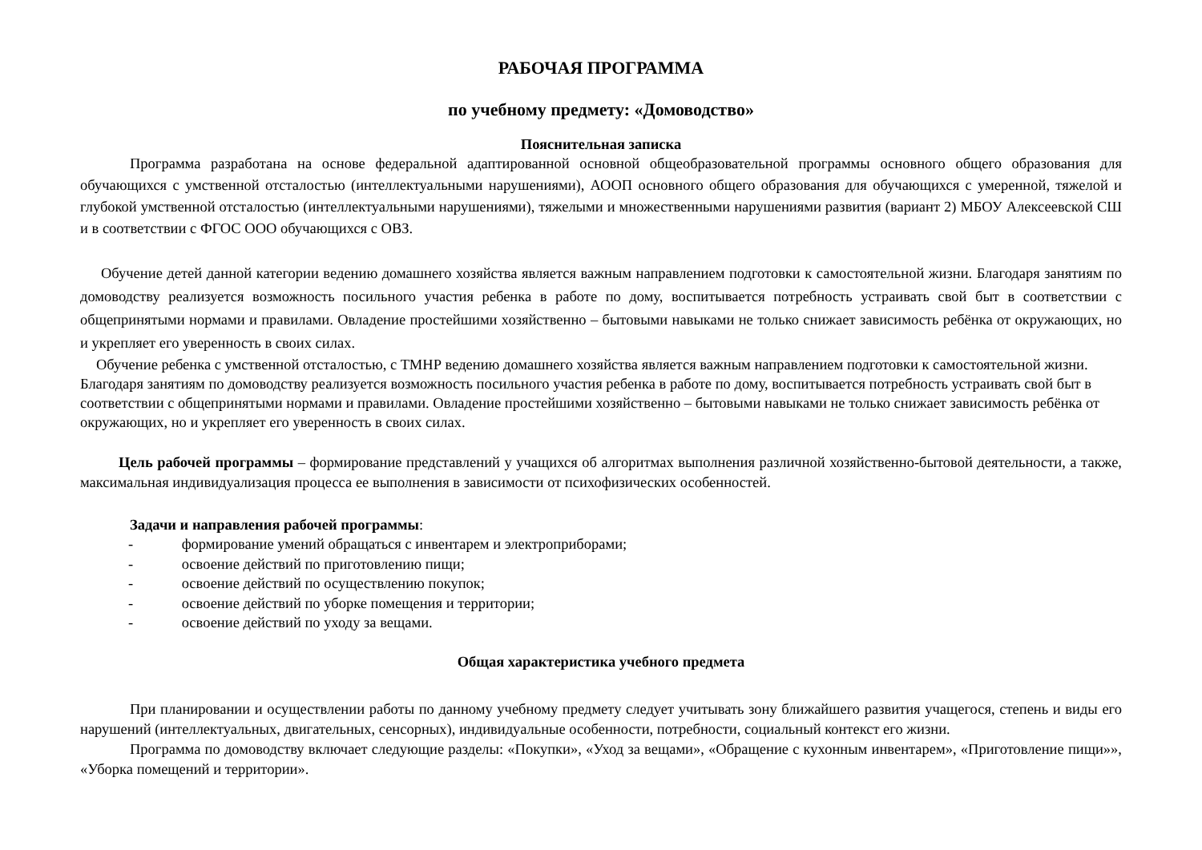РАБОЧАЯ ПРОГРАММА
по учебному предмету: «Домоводство»
Пояснительная записка
Программа разработана на основе федеральной адаптированной основной общеобразовательной программы основного общего образования для обучающихся с умственной отсталостью (интеллектуальными нарушениями), АООП основного общего образования для обучающихся с умеренной, тяжелой и глубокой умственной отсталостью (интеллектуальными нарушениями), тяжелыми и множественными нарушениями развития (вариант 2) МБОУ Алексеевской СШ и в соответствии с ФГОС ООО обучающихся с ОВЗ.
Обучение детей данной категории ведению домашнего хозяйства является важным направлением подготовки к самостоятельной жизни. Благодаря занятиям по домоводству реализуется возможность посильного участия ребенка в работе по дому, воспитывается потребность устраивать свой быт в соответствии с общепринятыми нормами и правилами. Овладение простейшими хозяйственно – бытовыми навыками не только снижает зависимость ребёнка от окружающих, но и укрепляет его уверенность в своих силах.
Обучение ребенка с умственной отсталостью, с ТМНР ведению домашнего хозяйства является важным направлением подготовки к самостоятельной жизни. Благодаря занятиям по домоводству реализуется возможность посильного участия ребенка в работе по дому, воспитывается потребность устраивать свой быт в соответствии с общепринятыми нормами и правилами. Овладение простейшими хозяйственно – бытовыми навыками не только снижает зависимость ребёнка от окружающих, но и укрепляет его уверенность в своих силах.
Цель рабочей программы – формирование представлений у учащихся об алгоритмах выполнения различной хозяйственно-бытовой деятельности, а также, максимальная индивидуализация процесса ее выполнения в зависимости от психофизических особенностей.
Задачи и направления рабочей программы:
- формирование умений обращаться с инвентарем и электроприборами;
- освоение действий по приготовлению пищи;
- освоение действий по осуществлению покупок;
- освоение действий по уборке помещения и территории;
- освоение действий по уходу за вещами.
Общая характеристика учебного предмета
При планировании и осуществлении работы по данному учебному предмету следует учитывать зону ближайшего развития учащегося, степень и виды его нарушений (интеллектуальных, двигательных, сенсорных), индивидуальные особенности, потребности, социальный контекст его жизни.
Программа по домоводству включает следующие разделы: «Покупки», «Уход за вещами», «Обращение с кухонным инвентарем», «Приготовление пищи»», «Уборка помещений и территории».